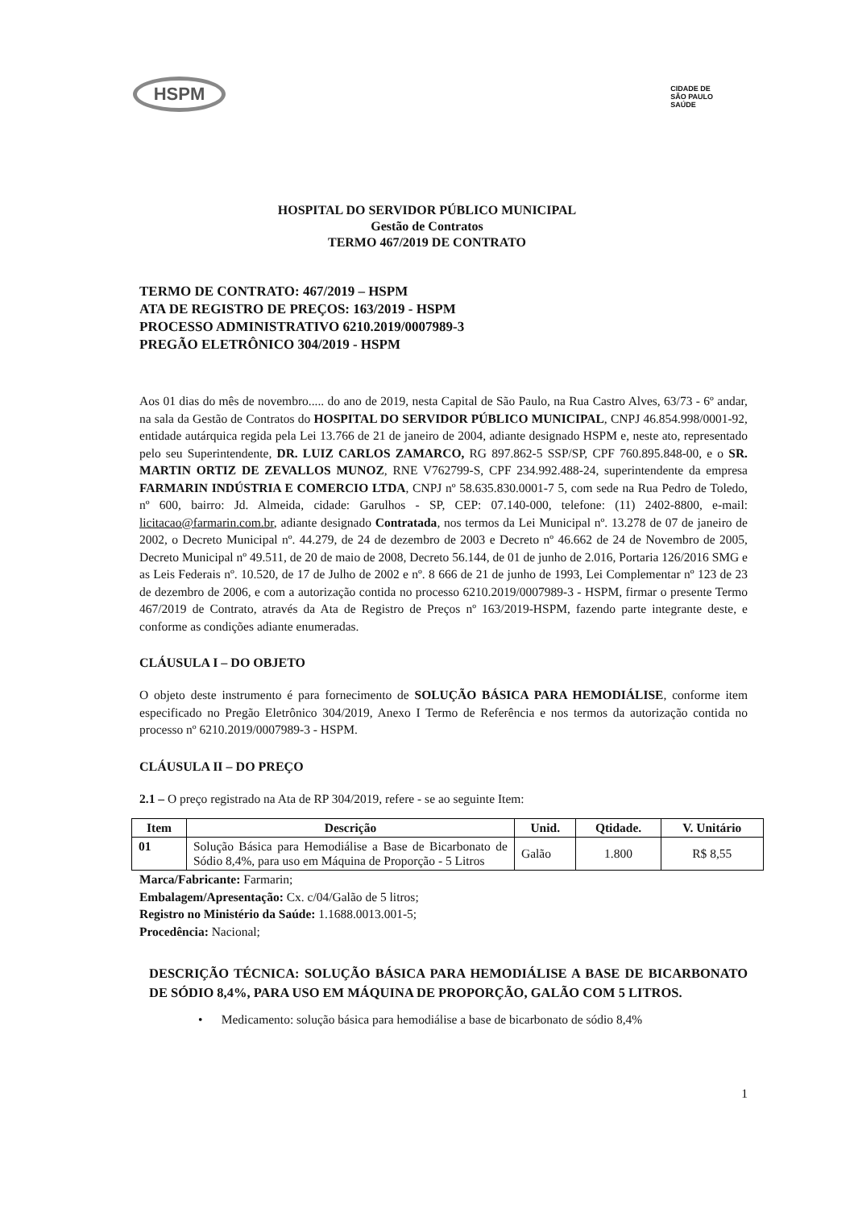HSPM
CIDADE DE
SÃO PAULO
SAÚDE
HOSPITAL DO SERVIDOR PÚBLICO MUNICIPAL
Gestão de Contratos
TERMO 467/2019 DE CONTRATO
TERMO DE CONTRATO: 467/2019 – HSPM
ATA DE REGISTRO DE PREÇOS: 163/2019 - HSPM
PROCESSO ADMINISTRATIVO 6210.2019/0007989-3
PREGÃO ELETRÔNICO 304/2019 - HSPM
Aos 01 dias do mês de novembro..... do ano de 2019, nesta Capital de São Paulo, na Rua Castro Alves, 63/73 - 6º andar, na sala da Gestão de Contratos do HOSPITAL DO SERVIDOR PÚBLICO MUNICIPAL, CNPJ 46.854.998/0001-92, entidade autárquica regida pela Lei 13.766 de 21 de janeiro de 2004, adiante designado HSPM e, neste ato, representado pelo seu Superintendente, DR. LUIZ CARLOS ZAMARCO, RG 897.862-5 SSP/SP, CPF 760.895.848-00, e o SR. MARTIN ORTIZ DE ZEVALLOS MUNOZ, RNE V762799-S, CPF 234.992.488-24, superintendente da empresa FARMARIN INDÚSTRIA E COMERCIO LTDA, CNPJ nº 58.635.830.0001-7 5, com sede na Rua Pedro de Toledo, nº 600, bairro: Jd. Almeida, cidade: Garulhos - SP, CEP: 07.140-000, telefone: (11) 2402-8800, e-mail: licitacao@farmarin.com.br, adiante designado Contratada, nos termos da Lei Municipal nº. 13.278 de 07 de janeiro de 2002, o Decreto Municipal nº. 44.279, de 24 de dezembro de 2003 e Decreto nº 46.662 de 24 de Novembro de 2005, Decreto Municipal nº 49.511, de 20 de maio de 2008, Decreto 56.144, de 01 de junho de 2.016, Portaria 126/2016 SMG e as Leis Federais nº. 10.520, de 17 de Julho de 2002 e nº. 8 666 de 21 de junho de 1993, Lei Complementar nº 123 de 23 de dezembro de 2006, e com a autorização contida no processo 6210.2019/0007989-3 - HSPM, firmar o presente Termo 467/2019 de Contrato, através da Ata de Registro de Preços nº 163/2019-HSPM, fazendo parte integrante deste, e conforme as condições adiante enumeradas.
CLÁUSULA I – DO OBJETO
O objeto deste instrumento é para fornecimento de SOLUÇÃO BÁSICA PARA HEMODIÁLISE, conforme item especificado no Pregão Eletrônico 304/2019, Anexo I Termo de Referência e nos termos da autorização contida no processo nº 6210.2019/0007989-3 - HSPM.
CLÁUSULA II – DO PREÇO
2.1 – O preço registrado na Ata de RP 304/2019, refere - se ao seguinte Item:
| Item | Descrição | Unid. | Qtidade. | V. Unitário |
| --- | --- | --- | --- | --- |
| 01 | Solução Básica para Hemodiálise a Base de Bicarbonato de Sódio 8,4%, para uso em Máquina de Proporção - 5 Litros | Galão | 1.800 | R$ 8,55 |
Marca/Fabricante: Farmarin;
Embalagem/Apresentação: Cx. c/04/Galão de 5 litros;
Registro no Ministério da Saúde: 1.1688.0013.001-5;
Procedência: Nacional;
DESCRIÇÃO TÉCNICA: SOLUÇÃO BÁSICA PARA HEMODIÁLISE A BASE DE BICARBONATO DE SÓDIO 8,4%, PARA USO EM MÁQUINA DE PROPORÇÃO, GALÃO COM 5 LITROS.
• Medicamento: solução básica para hemodiálise a base de bicarbonato de sódio 8,4%
1